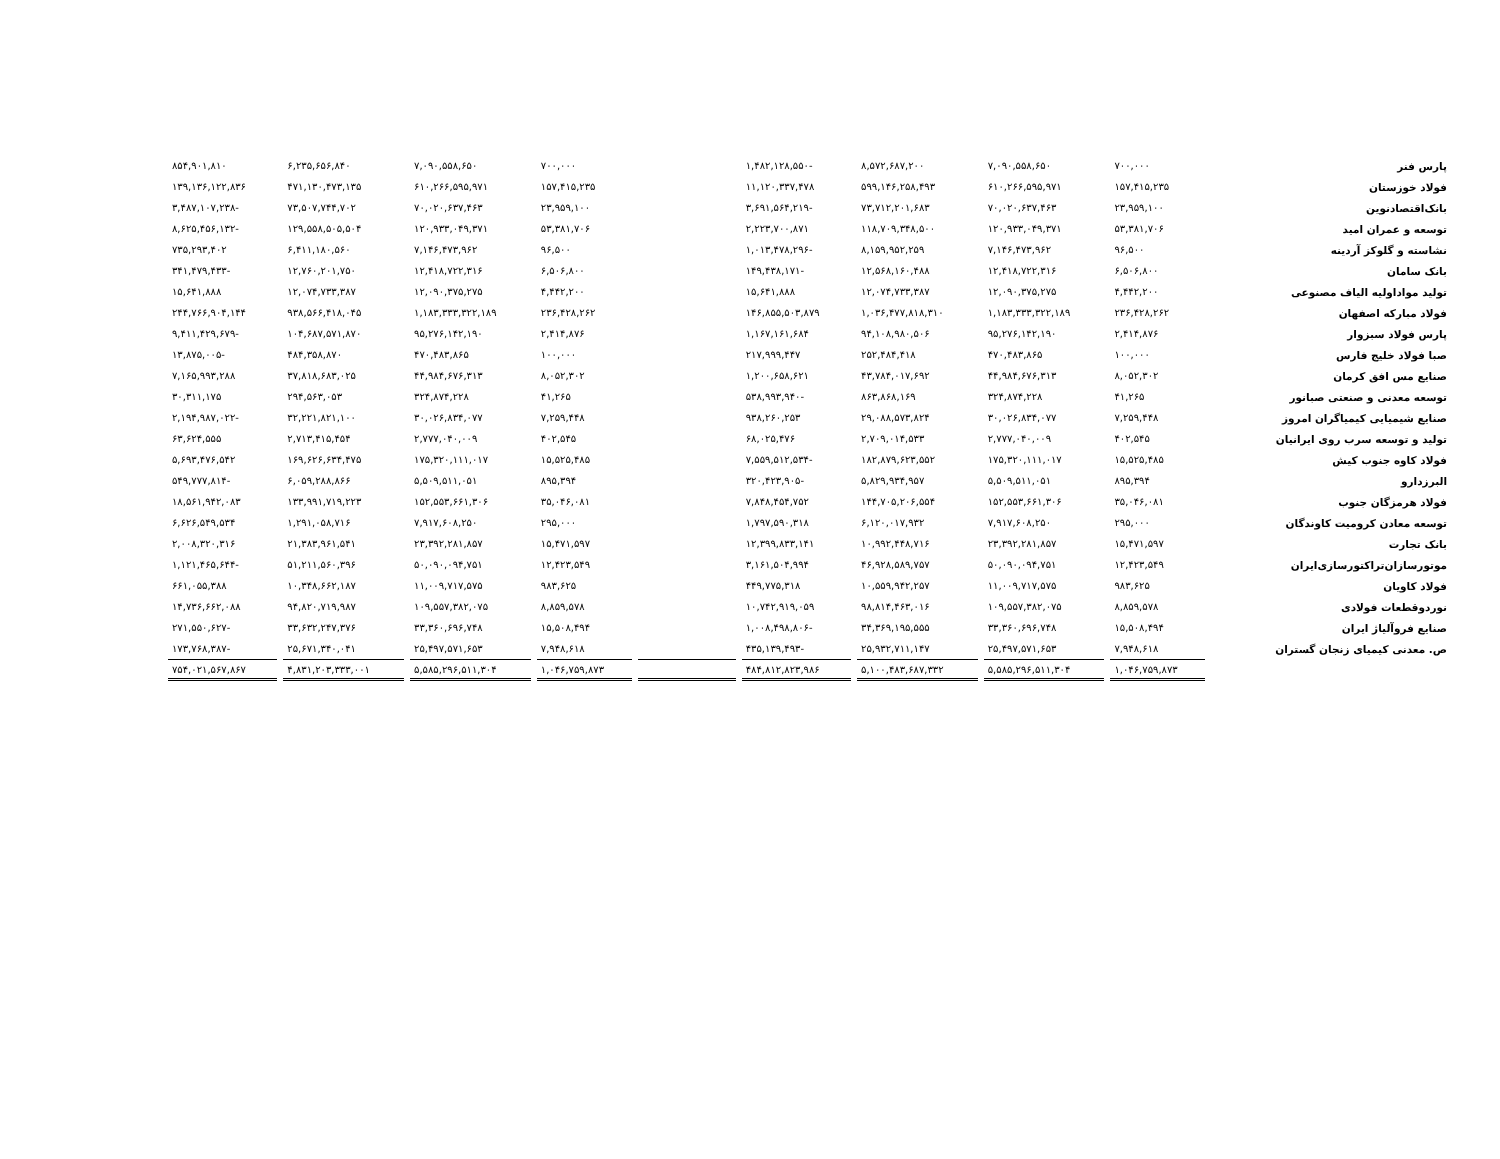| پارس فنر | ۷۰۰,۰۰۰ | ۷,۰۹۰,۵۵۸,۶۵۰ | ۸,۵۷۲,۶۸۷,۲۰۰ | -۱,۴۸۲,۱۲۸,۵۵۰ | | ۷۰۰,۰۰۰ | ۷,۰۹۰,۵۵۸,۶۵۰ | ۶,۲۳۵,۶۵۶,۸۴۰ | ۸۵۴,۹۰۱,۸۱۰ |
| فولاد خوزستان | ۱۵۷,۴۱۵,۲۳۵ | ۶۱۰,۲۶۶,۵۹۵,۹۷۱ | ۵۹۹,۱۴۶,۲۵۸,۴۹۳ | ۱۱,۱۲۰,۳۳۷,۴۷۸ | | ۱۵۷,۴۱۵,۲۳۵ | ۶۱۰,۲۶۶,۵۹۵,۹۷۱ | ۴۷۱,۱۳۰,۴۷۳,۱۳۵ | ۱۳۹,۱۳۶,۱۲۲,۸۳۶ |
| بانک‌اقتصادنوین | ۲۳,۹۵۹,۱۰۰ | ۷۰,۰۲۰,۶۳۷,۴۶۳ | ۷۳,۷۱۲,۲۰۱,۶۸۳ | -۳,۶۹۱,۵۶۴,۲۱۹ | | ۲۳,۹۵۹,۱۰۰ | ۷۰,۰۲۰,۶۳۷,۴۶۳ | ۷۳,۵۰۷,۷۴۴,۷۰۲ | -۳,۴۸۷,۱۰۷,۲۳۸ |
| توسعه و عمران امید | ۵۳,۳۸۱,۷۰۶ | ۱۲۰,۹۳۳,۰۴۹,۳۷۱ | ۱۱۸,۷۰۹,۳۴۸,۵۰۰ | ۲,۲۲۳,۷۰۰,۸۷۱ | | ۵۳,۳۸۱,۷۰۶ | ۱۲۰,۹۳۳,۰۴۹,۳۷۱ | ۱۲۹,۵۵۸,۵۰۵,۵۰۴ | -۸,۶۲۵,۴۵۶,۱۳۲ |
| نشاسته و گلوکز آردینه | ۹۶,۵۰۰ | ۷,۱۴۶,۴۷۳,۹۶۲ | ۸,۱۵۹,۹۵۲,۲۵۹ | -۱,۰۱۳,۴۷۸,۲۹۶ | | ۹۶,۵۰۰ | ۷,۱۴۶,۴۷۳,۹۶۲ | ۶,۴۱۱,۱۸۰,۵۶۰ | ۷۳۵,۲۹۳,۴۰۲ |
| بانک سامان | ۶,۵۰۶,۸۰۰ | ۱۲,۴۱۸,۷۲۲,۳۱۶ | ۱۲,۵۶۸,۱۶۰,۴۸۸ | -۱۴۹,۴۳۸,۱۷۱ | | ۶,۵۰۶,۸۰۰ | ۱۲,۴۱۸,۷۲۲,۳۱۶ | ۱۲,۷۶۰,۲۰۱,۷۵۰ | -۳۴۱,۴۷۹,۴۳۳ |
| تولید مواداولیه الیاف مصنوعی | ۴,۴۴۲,۲۰۰ | ۱۲,۰۹۰,۳۷۵,۲۷۵ | ۱۲,۰۷۴,۷۳۳,۳۸۷ | ۱۵,۶۴۱,۸۸۸ | | ۴,۴۴۲,۲۰۰ | ۱۲,۰۹۰,۳۷۵,۲۷۵ | ۱۲,۰۷۴,۷۳۳,۳۸۷ | ۱۵,۶۴۱,۸۸۸ |
| فولاد مبارکه اصفهان | ۲۳۶,۴۲۸,۲۶۲ | ۱,۱۸۳,۳۳۳,۳۲۲,۱۸۹ | ۱,۰۳۶,۴۷۷,۸۱۸,۳۱۰ | ۱۴۶,۸۵۵,۵۰۳,۸۷۹ | | ۲۳۶,۴۲۸,۲۶۲ | ۱,۱۸۳,۳۳۳,۳۲۲,۱۸۹ | ۹۳۸,۵۶۶,۴۱۸,۰۴۵ | ۲۴۴,۷۶۶,۹۰۴,۱۴۴ |
| پارس فولاد سبزوار | ۲,۴۱۴,۸۷۶ | ۹۵,۲۷۶,۱۴۲,۱۹۰ | ۹۴,۱۰۸,۹۸۰,۵۰۶ | ۱,۱۶۷,۱۶۱,۶۸۴ | | ۲,۴۱۴,۸۷۶ | ۹۵,۲۷۶,۱۴۲,۱۹۰ | ۱۰۴,۶۸۷,۵۷۱,۸۷۰ | -۹,۴۱۱,۴۲۹,۶۷۹ |
| صبا فولاد خلیج فارس | ۱۰۰,۰۰۰ | ۴۷۰,۴۸۳,۸۶۵ | ۲۵۲,۴۸۴,۴۱۸ | ۲۱۷,۹۹۹,۴۴۷ | | ۱۰۰,۰۰۰ | ۴۷۰,۴۸۳,۸۶۵ | ۴۸۴,۳۵۸,۸۷۰ | -۱۳,۸۷۵,۰۰۵ |
| صنایع مس افق کرمان | ۸,۰۵۲,۳۰۲ | ۴۴,۹۸۴,۶۷۶,۳۱۳ | ۴۳,۷۸۴,۰۱۷,۶۹۲ | ۱,۲۰۰,۶۵۸,۶۲۱ | | ۸,۰۵۲,۳۰۲ | ۴۴,۹۸۴,۶۷۶,۳۱۳ | ۳۷,۸۱۸,۶۸۳,۰۲۵ | ۷,۱۶۵,۹۹۳,۲۸۸ |
| توسعه معدنی و صنعتی صبانور | ۴۱,۲۶۵ | ۳۲۴,۸۷۴,۲۲۸ | ۸۶۳,۸۶۸,۱۶۹ | -۵۳۸,۹۹۳,۹۴۰ | | ۴۱,۲۶۵ | ۳۲۴,۸۷۴,۲۲۸ | ۲۹۴,۵۶۳,۰۵۳ | ۳۰,۳۱۱,۱۷۵ |
| صنایع شیمیایی کیمیاگران امروز | ۷,۲۵۹,۴۴۸ | ۳۰,۰۲۶,۸۳۴,۰۷۷ | ۲۹,۰۸۸,۵۷۳,۸۲۴ | ۹۳۸,۲۶۰,۲۵۳ | | ۷,۲۵۹,۴۴۸ | ۳۰,۰۲۶,۸۳۴,۰۷۷ | ۳۲,۲۲۱,۸۲۱,۱۰۰ | -۲,۱۹۴,۹۸۷,۰۲۲ |
| تولید و توسعه سرب روی ایرانیان | ۴۰۲,۵۴۵ | ۲,۷۷۷,۰۴۰,۰۰۹ | ۲,۷۰۹,۰۱۴,۵۳۳ | ۶۸,۰۲۵,۴۷۶ | | ۴۰۲,۵۴۵ | ۲,۷۷۷,۰۴۰,۰۰۹ | ۲,۷۱۳,۴۱۵,۴۵۴ | ۶۳,۶۲۴,۵۵۵ |
| فولاد کاوه جنوب کیش | ۱۵,۵۲۵,۴۸۵ | ۱۷۵,۳۲۰,۱۱۱,۰۱۷ | ۱۸۲,۸۷۹,۶۲۳,۵۵۲ | -۷,۵۵۹,۵۱۲,۵۳۴ | | ۱۵,۵۲۵,۴۸۵ | ۱۷۵,۳۲۰,۱۱۱,۰۱۷ | ۱۶۹,۶۲۶,۶۳۴,۴۷۵ | ۵,۶۹۳,۴۷۶,۵۴۲ |
| البرزدارو | ۸۹۵,۳۹۴ | ۵,۵۰۹,۵۱۱,۰۵۱ | ۵,۸۲۹,۹۳۴,۹۵۷ | -۳۲۰,۴۲۳,۹۰۵ | | ۸۹۵,۳۹۴ | ۵,۵۰۹,۵۱۱,۰۵۱ | ۶,۰۵۹,۲۸۸,۸۶۶ | -۵۴۹,۷۷۷,۸۱۴ |
| فولاد هرمزگان جنوب | ۳۵,۰۴۶,۰۸۱ | ۱۵۲,۵۵۳,۶۶۱,۳۰۶ | ۱۴۴,۷۰۵,۲۰۶,۵۵۴ | ۷,۸۴۸,۴۵۴,۷۵۲ | | ۳۵,۰۴۶,۰۸۱ | ۱۵۲,۵۵۳,۶۶۱,۳۰۶ | ۱۳۳,۹۹۱,۷۱۹,۲۲۳ | ۱۸,۵۶۱,۹۴۲,۰۸۳ |
| توسعه معادن کرومیت کاوندگان | ۲۹۵,۰۰۰ | ۷,۹۱۷,۶۰۸,۲۵۰ | ۶,۱۲۰,۰۱۷,۹۳۲ | ۱,۷۹۷,۵۹۰,۳۱۸ | | ۲۹۵,۰۰۰ | ۷,۹۱۷,۶۰۸,۲۵۰ | ۱,۲۹۱,۰۵۸,۷۱۶ | ۶,۶۲۶,۵۴۹,۵۳۴ |
| بانک تجارت | ۱۵,۴۷۱,۵۹۷ | ۲۳,۳۹۲,۲۸۱,۸۵۷ | ۱۰,۹۹۲,۴۴۸,۷۱۶ | ۱۲,۳۹۹,۸۳۳,۱۴۱ | | ۱۵,۴۷۱,۵۹۷ | ۲۳,۳۹۲,۲۸۱,۸۵۷ | ۲۱,۳۸۳,۹۶۱,۵۴۱ | ۲,۰۰۸,۳۲۰,۳۱۶ |
| موتورسازان‌تراکتورسازی‌ایران | ۱۲,۴۲۳,۵۴۹ | ۵۰,۰۹۰,۰۹۴,۷۵۱ | ۴۶,۹۲۸,۵۸۹,۷۵۷ | ۳,۱۶۱,۵۰۴,۹۹۴ | | ۱۲,۴۲۳,۵۴۹ | ۵۰,۰۹۰,۰۹۴,۷۵۱ | ۵۱,۲۱۱,۵۶۰,۳۹۶ | -۱,۱۲۱,۴۶۵,۶۴۴ |
| فولاد کاویان | ۹۸۳,۶۲۵ | ۱۱,۰۰۹,۷۱۷,۵۷۵ | ۱۰,۵۵۹,۹۴۲,۲۵۷ | ۴۴۹,۷۷۵,۳۱۸ | | ۹۸۳,۶۲۵ | ۱۱,۰۰۹,۷۱۷,۵۷۵ | ۱۰,۳۴۸,۶۶۲,۱۸۷ | ۶۶۱,۰۵۵,۳۸۸ |
| نوردوقطعات فولادی | ۸,۸۵۹,۵۷۸ | ۱۰۹,۵۵۷,۳۸۲,۰۷۵ | ۹۸,۸۱۴,۴۶۳,۰۱۶ | ۱۰,۷۴۲,۹۱۹,۰۵۹ | | ۸,۸۵۹,۵۷۸ | ۱۰۹,۵۵۷,۳۸۲,۰۷۵ | ۹۴,۸۲۰,۷۱۹,۹۸۷ | ۱۴,۷۳۶,۶۶۲,۰۸۸ |
| صنایع فروآلیاژ ایران | ۱۵,۵۰۸,۴۹۴ | ۳۳,۳۶۰,۶۹۶,۷۴۸ | ۳۴,۳۶۹,۱۹۵,۵۵۵ | -۱,۰۰۸,۴۹۸,۸۰۶ | | ۱۵,۵۰۸,۴۹۴ | ۳۳,۳۶۰,۶۹۶,۷۴۸ | ۳۳,۶۳۲,۲۴۷,۳۷۶ | -۲۷۱,۵۵۰,۶۲۷ |
| ص. معدنی کیمیای زنجان گستران | ۷,۹۴۸,۶۱۸ | ۲۵,۴۹۷,۵۷۱,۶۵۳ | ۲۵,۹۳۲,۷۱۱,۱۴۷ | -۴۳۵,۱۳۹,۴۹۳ | | ۷,۹۴۸,۶۱۸ | ۲۵,۴۹۷,۵۷۱,۶۵۳ | ۲۵,۶۷۱,۳۴۰,۰۴۱ | -۱۷۳,۷۶۸,۳۸۷ |
| | ۱,۰۴۶,۷۵۹,۸۷۳ | ۵,۵۸۵,۲۹۶,۵۱۱,۳۰۴ | ۵,۱۰۰,۴۸۳,۶۸۷,۳۳۲ | ۴۸۴,۸۱۲,۸۲۳,۹۸۶ | | ۱,۰۴۶,۷۵۹,۸۷۳ | ۵,۵۸۵,۲۹۶,۵۱۱,۳۰۴ | ۴,۸۳۱,۲۰۳,۳۳۳,۰۰۱ | ۷۵۴,۰۲۱,۵۶۷,۸۶۷ |